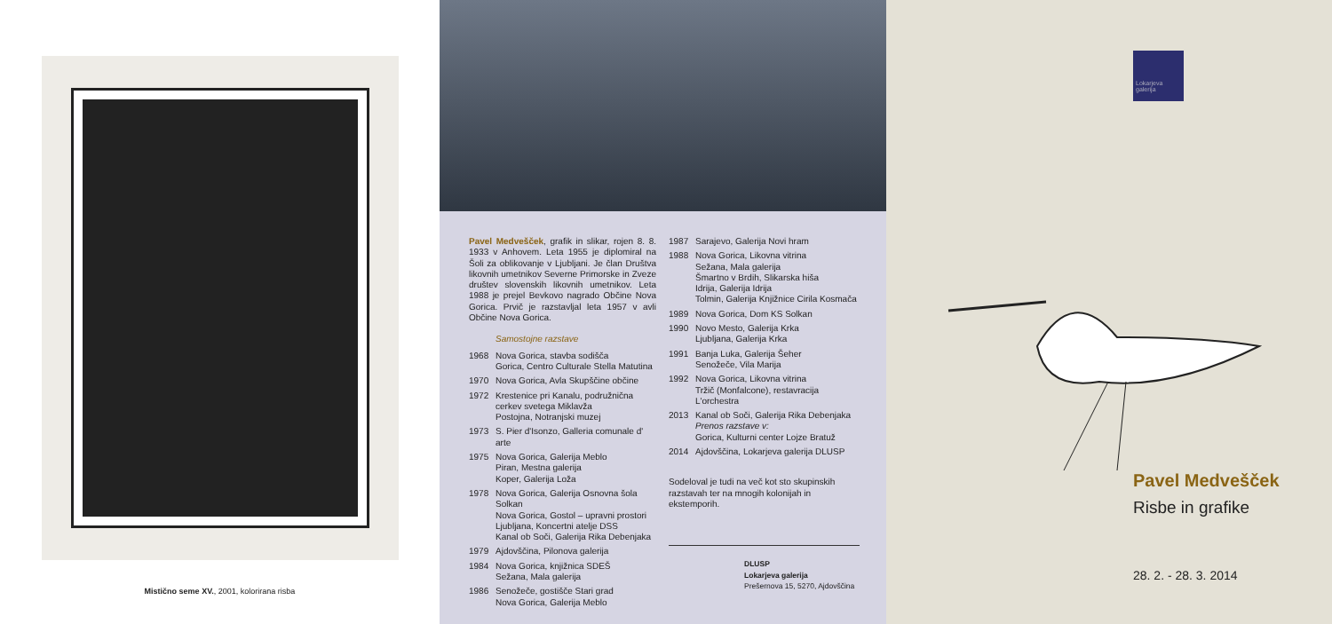Mistično seme XV., 2001, kolorirana risba
Pavel Medvešček, grafik in slikar, rojen 8. 8. 1933 v Anhovem. Leta 1955 je diplomiral na Šoli za oblikovanje v Ljubljani. Je član Društva likovnih umetnikov Severne Primorske in Zveze društev slovenskih likovnih umetnikov. Leta 1988 je prejel Bevkovo nagrado Občine Nova Gorica. Prvič je razstavljal leta 1957 v avli Občine Nova Gorica.
Samostojne razstave
1968 Nova Gorica, stavba sodišča
Gorica, Centro Culturale Stella Matutina
1970 Nova Gorica, Avla Skupščine občine
1972 Krestenice pri Kanalu, podružnična cerkev svetega Miklavža
Postojna, Notranjski muzej
1973 S. Pier d'Isonzo, Galleria comunale d' arte
1975 Nova Gorica, Galerija Meblo
Piran, Mestna galerija
Koper, Galerija Loža
1978 Nova Gorica, Galerija Osnovna šola Solkan
Nova Gorica, Gostol – upravni prostori
Ljubljana, Koncertni atelje DSS
Kanal ob Soči, Galerija Rika Debenjaka
1979 Ajdovščina, Pilonova galerija
1984 Nova Gorica, knjižnica SDEŠ
Sežana, Mala galerija
1986 Senožeče, gostišče Stari grad
Nova Gorica, Galerija Meblo
1987 Sarajevo, Galerija Novi hram
1988 Nova Gorica, Likovna vitrina
Sežana, Mala galerija
Šmartno v Brdih, Slikarska hiša
Idrija, Galerija Idrija
Tolmin, Galerija Knjižnice Cirila Kosmača
1989 Nova Gorica, Dom KS Solkan
1990 Novo Mesto, Galerija Krka
Ljubljana, Galerija Krka
1991 Banja Luka, Galerija Šeher
Senožeče, Vila Marija
1992 Nova Gorica, Likovna vitrina
Tržič (Monfalcone), restavracija L'orchestra
2013 Kanal ob Soči, Galerija Rika Debenjaka
Prenos razstave v:
Gorica, Kulturni center Lojze Bratuž
2014 Ajdovščina, Lokarjeva galerija DLUSP
Sodeloval je tudi na več kot sto skupinskih razstavah ter na mnogih kolonijah in ekstemporih.
DLUSP
Lokarjeva galerija
Prešernova 15, 5270, Ajdovščina
Lokarjeva galerija
Pavel Medvešček
Risbe in grafike
28. 2. - 28. 3. 2014